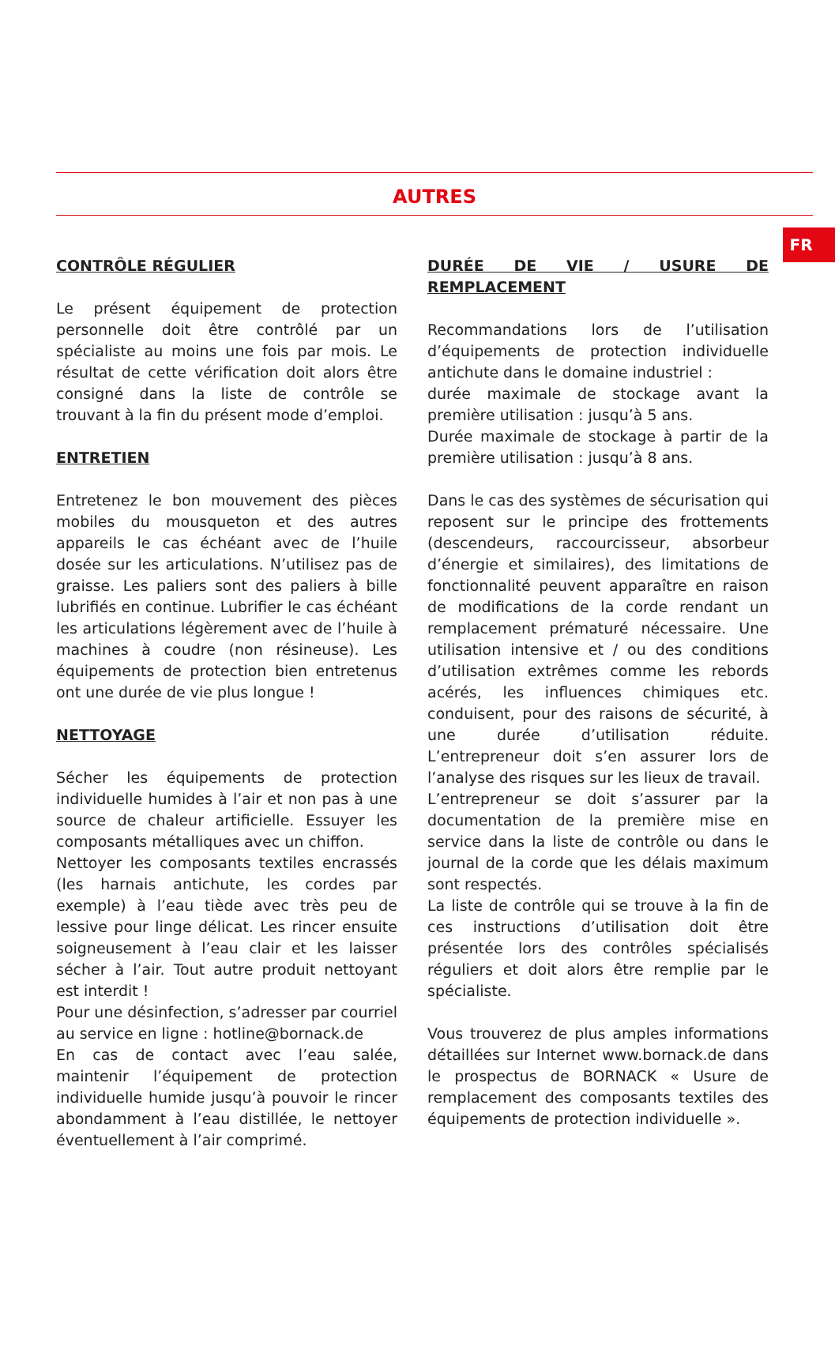FR
AUTRES
CONTRÔLE RÉGULIER
Le présent équipement de protection personnelle doit être contrôlé par un spécialiste au moins une fois par mois. Le résultat de cette vérification doit alors être consigné dans la liste de contrôle se trouvant à la fin du présent mode d’emploi.
ENTRETIEN
Entretenez le bon mouvement des pièces mobiles du mousqueton et des autres appareils le cas échéant avec de l’huile dosée sur les articulations. N’utilisez pas de graisse. Les paliers sont des paliers à bille lubrifiés en continue. Lubrifier le cas échéant les articulations légèrement avec de l’huile à machines à coudre (non résineuse). Les équipements de protection bien entretenus ont une durée de vie plus longue !
NETTOYAGE
Sécher les équipements de protection individuelle humides à l’air et non pas à une source de chaleur artificielle. Essuyer les composants métalliques avec un chiffon.
Nettoyer les composants textiles encrassés (les harnais antichute, les cordes par exemple) à l’eau tiède avec très peu de lessive pour linge délicat. Les rincer ensuite soigneusement à l’eau clair et les laisser sécher à l’air. Tout autre produit nettoyant est interdit !
Pour une désinfection, s’adresser par courriel au service en ligne : hotline@bornack.de
En cas de contact avec l’eau salée, maintenir l’équipement de protection individuelle humide jusqu’à pouvoir le rincer abondamment à l’eau distillée, le nettoyer éventuellement à l’air comprimé.
DURÉE DE VIE / USURE DE REMPLACEMENT
Recommandations lors de l’utilisation d’équipements de protection individuelle antichute dans le domaine industriel :
durée maximale de stockage avant la première utilisation : jusqu’à 5 ans.
Durée maximale de stockage à partir de la première utilisation : jusqu’à 8 ans.
Dans le cas des systèmes de sécurisation qui reposent sur le principe des frottements (descendeurs, raccourcisseur, absorbeur d’énergie et similaires), des limitations de fonctionnalité peuvent apparaître en raison de modifications de la corde rendant un remplacement prématuré nécessaire. Une utilisation intensive et / ou des conditions d’utilisation extrêmes comme les rebords acérés, les influences chimiques etc. conduisent, pour des raisons de sécurité, à une durée d’utilisation réduite. L’entrepreneur doit s’en assurer lors de l’analyse des risques sur les lieux de travail.
L’entrepreneur se doit s’assurer par la documentation de la première mise en service dans la liste de contrôle ou dans le journal de la corde que les délais maximum sont respectés.
La liste de contrôle qui se trouve à la fin de ces instructions d’utilisation doit être présentée lors des contrôles spécialisés réguliers et doit alors être remplie par le spécialiste.
Vous trouverez de plus amples informations détaillées sur Internet www.bornack.de dans le prospectus de BORNACK « Usure de remplacement des composants textiles des équipements de protection individuelle ».